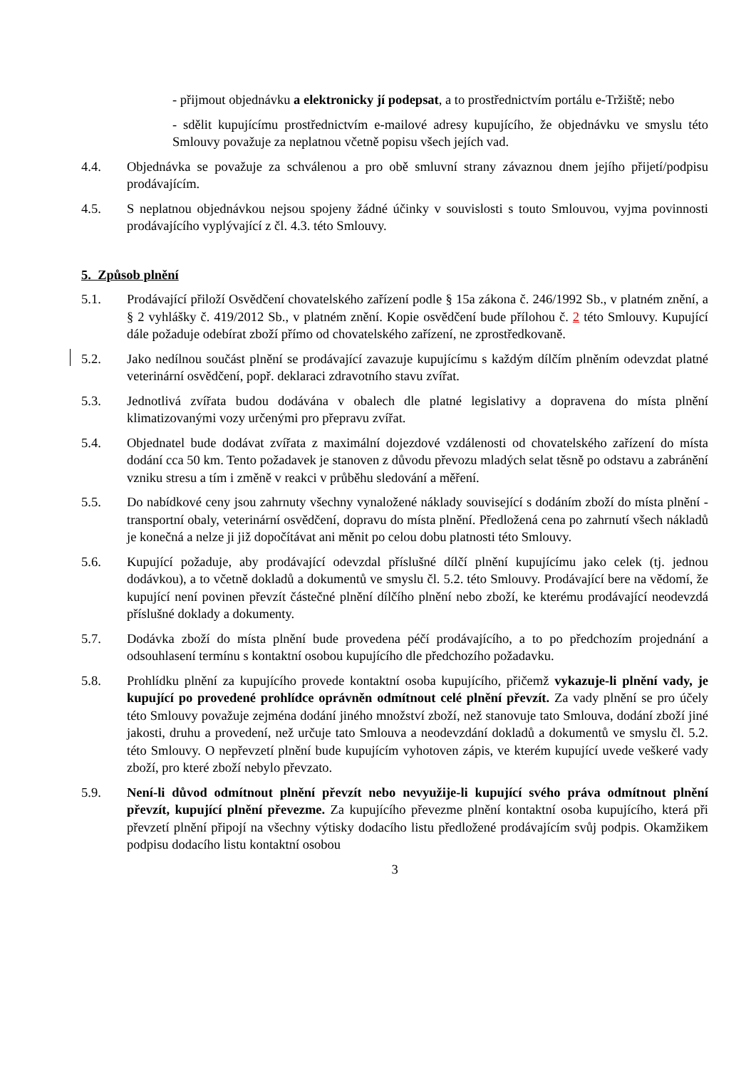- přijmout objednávku a elektronicky jí podepsat, a to prostřednictvím portálu e-Tržiště; nebo
- sdělit kupujícímu prostřednictvím e-mailové adresy kupujícího, že objednávku ve smyslu této Smlouvy považuje za neplatnou včetně popisu všech jejích vad.
4.4. Objednávka se považuje za schválenou a pro obě smluvní strany závaznou dnem jejího přijetí/podpisu prodávajícím.
4.5. S neplatnou objednávkou nejsou spojeny žádné účinky v souvislosti s touto Smlouvou, vyjma povinnosti prodávajícího vyplývající z čl. 4.3. této Smlouvy.
5. Způsob plnění
5.1. Prodávající přiloží Osvědčení chovatelského zařízení podle § 15a zákona č. 246/1992 Sb., v platném znění, a § 2 vyhlášky č. 419/2012 Sb., v platném znění. Kopie osvědčení bude přílohou č. 2 této Smlouvy. Kupující dále požaduje odebírat zboží přímo od chovatelského zařízení, ne zprostředkovaně.
5.2. Jako nedílnou součást plnění se prodávající zavazuje kupujícímu s každým dílčím plněním odevzdat platné veterinární osvědčení, popř. deklaraci zdravotního stavu zvířat.
5.3. Jednotlivá zvířata budou dodávána v obalech dle platné legislativy a dopravena do místa plnění klimatizovanými vozy určenými pro přepravu zvířat.
5.4. Objednatel bude dodávat zvířata z maximální dojezdové vzdálenosti od chovatelského zařízení do místa dodání cca 50 km. Tento požadavek je stanoven z důvodu převozu mladých selat těsně po odstavu a zabránění vzniku stresu a tím i změně v reakci v průběhu sledování a měření.
5.5. Do nabídkové ceny jsou zahrnuty všechny vynaložené náklady související s dodáním zboží do místa plnění - transportní obaly, veterinární osvědčení, dopravu do místa plnění. Předložená cena po zahrnutí všech nákladů je konečná a nelze ji již dopočítávat ani měnit po celou dobu platnosti této Smlouvy.
5.6. Kupující požaduje, aby prodávající odevzdal příslušné dílčí plnění kupujícímu jako celek (tj. jednou dodávkou), a to včetně dokladů a dokumentů ve smyslu čl. 5.2. této Smlouvy. Prodávající bere na vědomí, že kupující není povinen převzít částečné plnění dílčího plnění nebo zboží, ke kterému prodávající neodevzdá příslušné doklady a dokumenty.
5.7. Dodávka zboží do místa plnění bude provedena péčí prodávajícího, a to po předchozím projednání a odsouhlasení termínu s kontaktní osobou kupujícího dle předchozího požadavku.
5.8. Prohlídku plnění za kupujícího provede kontaktní osoba kupujícího, přičemž vykazuje-li plnění vady, je kupující po provedené prohlídce oprávněn odmítnout celé plnění převzít. Za vady plnění se pro účely této Smlouvy považuje zejména dodání jiného množství zboží, než stanovuje tato Smlouva, dodání zboží jiné jakosti, druhu a provedení, než určuje tato Smlouva a neodevzdání dokladů a dokumentů ve smyslu čl. 5.2. této Smlouvy. O nepřevzetí plnění bude kupujícím vyhotoven zápis, ve kterém kupující uvede veškeré vady zboží, pro které zboží nebylo převzato.
5.9. Není-li důvod odmítnout plnění převzít nebo nevyužije-li kupující svého práva odmítnout plnění převzít, kupující plnění převezme. Za kupujícího převezme plnění kontaktní osoba kupujícího, která při převzetí plnění připojí na všechny výtisky dodacího listu předložené prodávajícím svůj podpis. Okamžikem podpisu dodacího listu kontaktní osobou
3